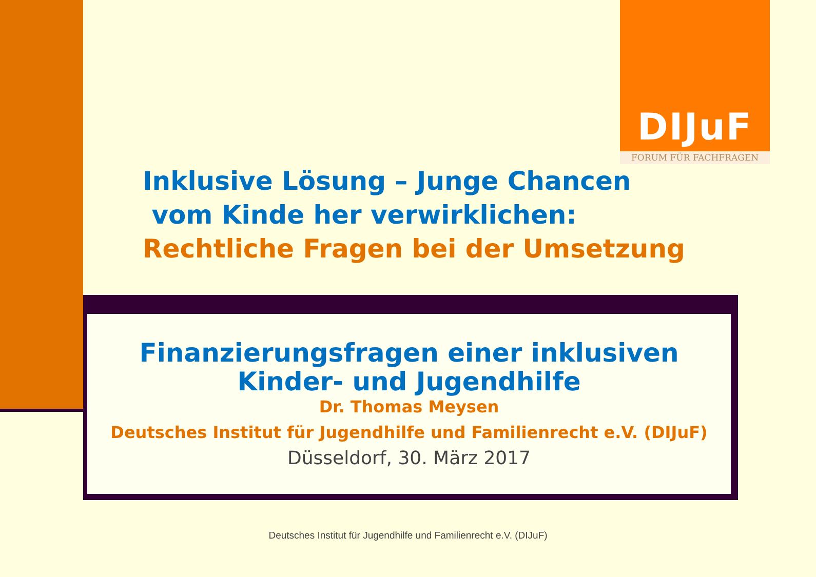DIJuF
FORUM FÜR FACHFRAGEN
Inklusive Lösung – Junge Chancen
vom Kinde her verwirklichen:
Rechtliche Fragen bei der Umsetzung
Finanzierungsfragen einer inklusiven
Kinder- und Jugendhilfe
Dr. Thomas Meysen
Deutsches Institut für Jugendhilfe und Familienrecht e.V. (DIJuF)
Düsseldorf, 30. März 2017
Deutsches Institut für Jugendhilfe und Familienrecht e.V. (DIJuF)